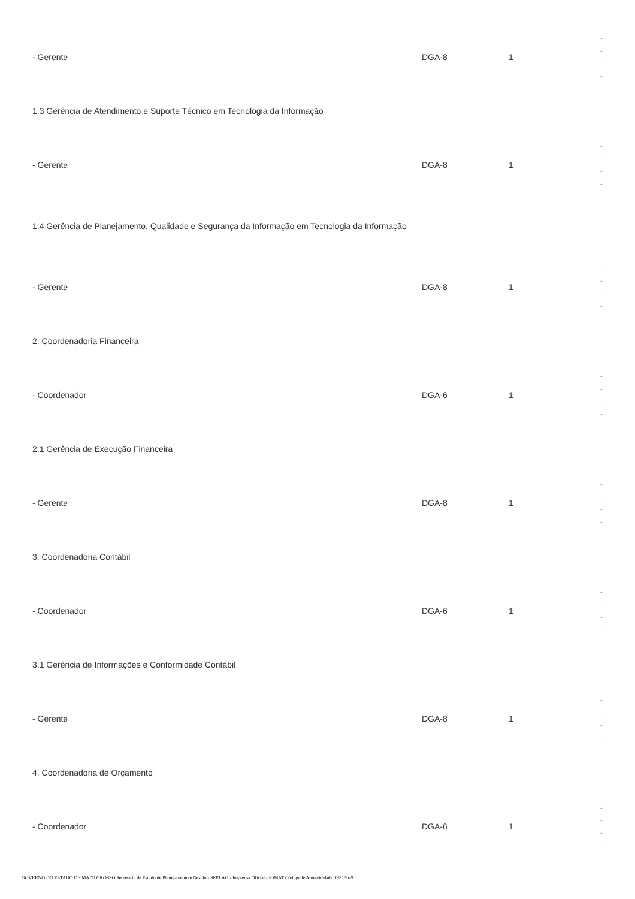| - Gerente | DGA-8 | 1 | - - - - |
| 1.3 Gerência de Atendimento e Suporte Técnico em Tecnologia da Informação | | | |
| - Gerente | DGA-8 | 1 | - - - - |
| 1.4 Gerência de Planejamento, Qualidade e Segurança da Informação em Tecnologia da Informação | | | |
| - Gerente | DGA-8 | 1 | - - - - |
| 2. Coordenadoria Financeira | | | |
| - Coordenador | DGA-6 | 1 | - - - - |
| 2.1 Gerência de Execução Financeira | | | |
| - Gerente | DGA-8 | 1 | - - - - |
| 3. Coordenadoria Contábil | | | |
| - Coordenador | DGA-6 | 1 | - - - - |
| 3.1 Gerência de Informações e Conformidade Contábil | | | |
| - Gerente | DGA-8 | 1 | - - - - |
| 4. Coordenadoria de Orçamento | | | |
| - Coordenador | DGA-6 | 1 | - - - - |
GOVERNO DO ESTADO DE MATO GROSSO Secretaria de Estado de Planejamento e Gestão - SEPLAG - Imprensa Oficial - IOMAT Código de Autenticidade: 0f813ba9